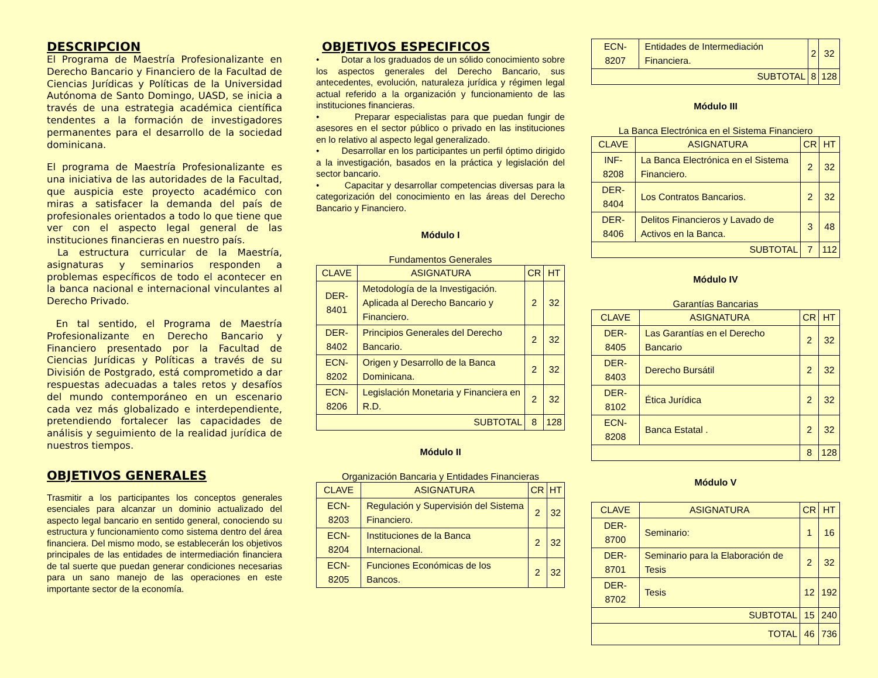DESCRIPCION
El Programa de Maestría Profesionalizante en Derecho Bancario y Financiero de la Facultad de Ciencias Jurídicas y Políticas de la Universidad Autónoma de Santo Domingo, UASD, se inicia a través de una estrategia académica científica tendentes a la formación de investigadores permanentes para el desarrollo de la sociedad dominicana.
El programa de Maestría Profesionalizante es una iniciativa de las autoridades de la Facultad, que auspicia este proyecto académico con miras a satisfacer la demanda del país de profesionales orientados a todo lo que tiene que ver con el aspecto legal general de las instituciones financieras en nuestro país.
La estructura curricular de la Maestría, asignaturas y seminarios responden a problemas específicos de todo el acontecer en la banca nacional e internacional vinculantes al Derecho Privado.
En tal sentido, el Programa de Maestría Profesionalizante en Derecho Bancario y Financiero presentado por la Facultad de Ciencias Jurídicas y Políticas a través de su División de Postgrado, está comprometido a dar respuestas adecuadas a tales retos y desafíos del mundo contemporáneo en un escenario cada vez más globalizado e interdependiente, pretendiendo fortalecer las capacidades de análisis y seguimiento de la realidad jurídica de nuestros tiempos.
OBJETIVOS GENERALES
Trasmitir a los participantes los conceptos generales esenciales para alcanzar un dominio actualizado del aspecto legal bancario en sentido general, conociendo su estructura y funcionamiento como sistema dentro del área financiera. Del mismo modo, se establecerán los objetivos principales de las entidades de intermediación financiera de tal suerte que puedan generar condiciones necesarias para un sano manejo de las operaciones en este importante sector de la economía.
OBJETIVOS ESPECIFICOS
• Dotar a los graduados de un sólido conocimiento sobre los aspectos generales del Derecho Bancario, sus antecedentes, evolución, naturaleza jurídica y régimen legal actual referido a la organización y funcionamiento de las instituciones financieras.
• Preparar especialistas para que puedan fungir de asesores en el sector público o privado en las instituciones en lo relativo al aspecto legal generalizado.
• Desarrollar en los participantes un perfil óptimo dirigido a la investigación, basados en la práctica y legislación del sector bancario.
• Capacitar y desarrollar competencias diversas para la categorización del conocimiento en las áreas del Derecho Bancario y Financiero.
Módulo I
Fundamentos Generales
| CLAVE | ASIGNATURA | CR | HT |
| --- | --- | --- | --- |
| DER-8401 | Metodología de la Investigación. Aplicada al Derecho Bancario y Financiero. | 2 | 32 |
| DER-8402 | Principios Generales del Derecho Bancario. | 2 | 32 |
| ECN-8202 | Origen y Desarrollo de la Banca Dominicana. | 2 | 32 |
| ECN-8206 | Legislación Monetaria y Financiera en R.D. | 2 | 32 |
| SUBTOTAL | | 8 | 128 |
Módulo II
Organización Bancaria y Entidades Financieras
| CLAVE | ASIGNATURA | CR | HT |
| --- | --- | --- | --- |
| ECN-8203 | Regulación y Supervisión del Sistema Financiero. | 2 | 32 |
| ECN-8204 | Instituciones de la Banca Internacional. | 2 | 32 |
| ECN-8205 | Funciones Económicas de los Bancos. | 2 | 32 |
| ECN-8207 | Entidades de Intermediación Financiera. | 2 | 32 |
| SUBTOTAL | | 8 | 128 |
Módulo III
La Banca Electrónica en el Sistema Financiero
| CLAVE | ASIGNATURA | CR | HT |
| --- | --- | --- | --- |
| INF-8208 | La Banca Electrónica en el Sistema Financiero. | 2 | 32 |
| DER-8404 | Los Contratos Bancarios. | 2 | 32 |
| DER-8406 | Delitos Financieros y Lavado de Activos en la Banca. | 3 | 48 |
| SUBTOTAL | | 7 | 112 |
Módulo IV
Garantías Bancarias
| CLAVE | ASIGNATURA | CR | HT |
| --- | --- | --- | --- |
| DER-8405 | Las Garantías en el Derecho Bancario | 2 | 32 |
| DER-8403 | Derecho Bursátil | 2 | 32 |
| DER-8102 | Ética Jurídica | 2 | 32 |
| ECN-8208 | Banca Estatal . | 2 | 32 |
| | | 8 | 128 |
Módulo V
| CLAVE | ASIGNATURA | CR | HT |
| --- | --- | --- | --- |
| DER-8700 | Seminario: | 1 | 16 |
| DER-8701 | Seminario para la Elaboración de Tesis | 2 | 32 |
| DER-8702 | Tesis | 12 | 192 |
| SUBTOTAL | | 15 | 240 |
| TOTAL | | 46 | 736 |